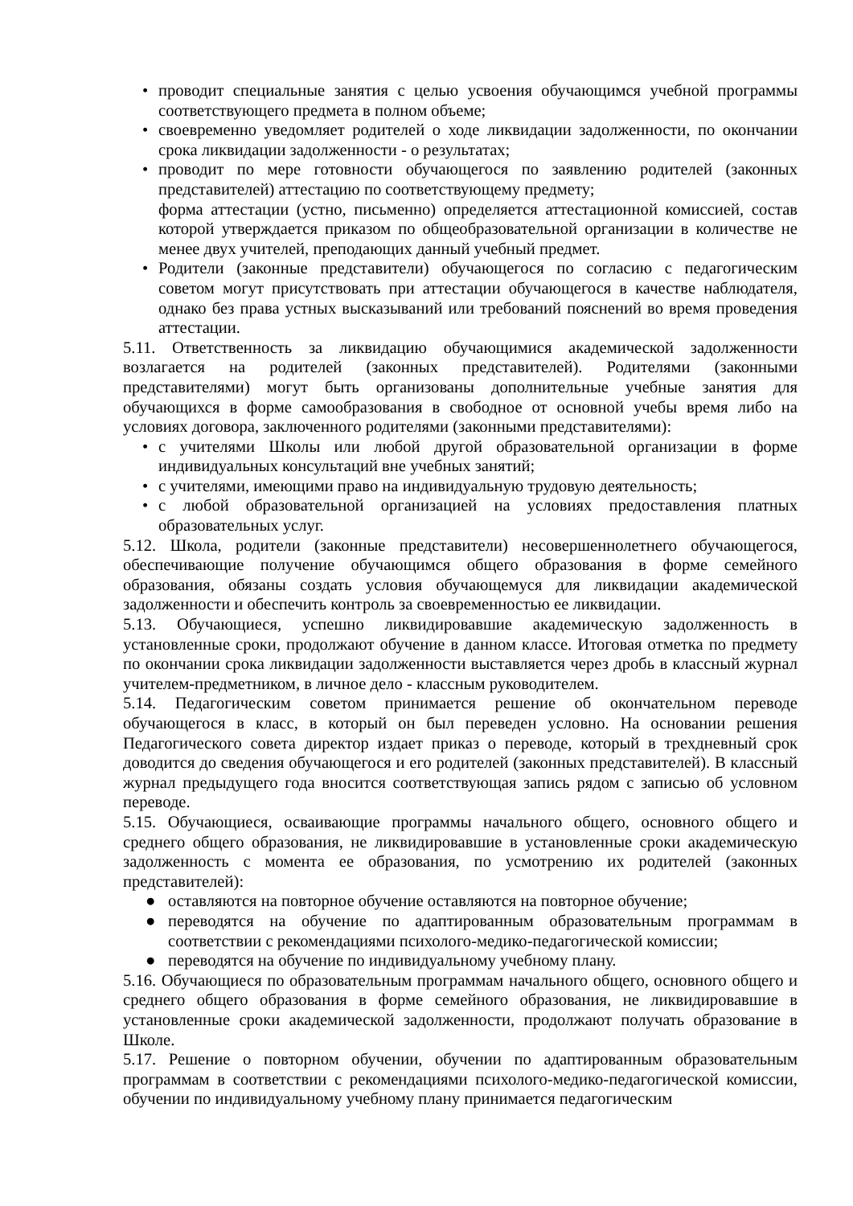• проводит специальные занятия с целью усвоения обучающимся учебной программы соответствующего предмета в полном объеме;
• своевременно уведомляет родителей о ходе ликвидации задолженности, по окончании срока ликвидации задолженности - о результатах;
• проводит по мере готовности обучающегося по заявлению родителей (законных представителей) аттестацию по соответствующему предмету;
форма аттестации (устно, письменно) определяется аттестационной комиссией, состав которой утверждается приказом по общеобразовательной организации в количестве не менее двух учителей, преподающих данный учебный предмет.
• Родители (законные представители) обучающегося по согласию с педагогическим советом могут присутствовать при аттестации обучающегося в качестве наблюдателя, однако без права устных высказываний или требований пояснений во время проведения аттестации.
5.11. Ответственность за ликвидацию обучающимися академической задолженности возлагается на родителей (законных представителей). Родителями (законными представителями) могут быть организованы дополнительные учебные занятия для обучающихся в форме самообразования в свободное от основной учебы время либо на условиях договора, заключенного родителями (законными представителями):
• с учителями Школы или любой другой образовательной организации в форме индивидуальных консультаций вне учебных занятий;
• с учителями, имеющими право на индивидуальную трудовую деятельность;
• с любой образовательной организацией на условиях предоставления платных образовательных услуг.
5.12. Школа, родители (законные представители) несовершеннолетнего обучающегося, обеспечивающие получение обучающимся общего образования в форме семейного образования, обязаны создать условия обучающемуся для ликвидации академической задолженности и обеспечить контроль за своевременностью ее ликвидации.
5.13. Обучающиеся, успешно ликвидировавшие академическую задолженность в установленные сроки, продолжают обучение в данном классе. Итоговая отметка по предмету по окончании срока ликвидации задолженности выставляется через дробь в классный журнал учителем-предметником, в личное дело - классным руководителем.
5.14. Педагогическим советом принимается решение об окончательном переводе обучающегося в класс, в который он был переведен условно. На основании решения Педагогического совета директор издает приказ о переводе, который в трехдневный срок доводится до сведения обучающегося и его родителей (законных представителей). В классный журнал предыдущего года вносится соответствующая запись рядом с записью об условном переводе.
5.15. Обучающиеся, осваивающие программы начального общего, основного общего и среднего общего образования, не ликвидировавшие в установленные сроки академическую задолженность с момента ее образования, по усмотрению их родителей (законных представителей):
● оставляются на повторное обучение оставляются на повторное обучение;
● переводятся на обучение по адаптированным образовательным программам в соответствии с рекомендациями психолого-медико-педагогической комиссии;
● переводятся на обучение по индивидуальному учебному плану.
5.16. Обучающиеся по образовательным программам начального общего, основного общего и среднего общего образования в форме семейного образования, не ликвидировавшие в установленные сроки академической задолженности, продолжают получать образование в Школе.
5.17. Решение о повторном обучении, обучении по адаптированным образовательным программам в соответствии с рекомендациями психолого-медико-педагогической комиссии, обучении по индивидуальному учебному плану принимается педагогическим